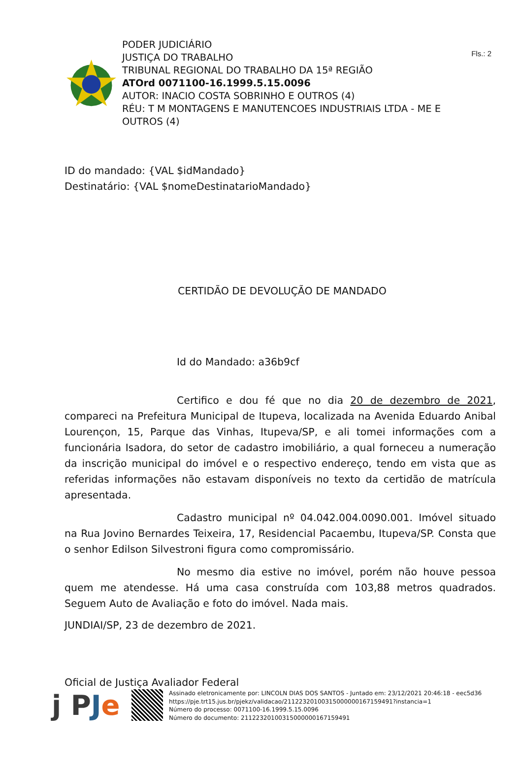Fls.: 2
PODER JUDICIÁRIO
JUSTIÇA DO TRABALHO
TRIBUNAL REGIONAL DO TRABALHO DA 15ª REGIÃO
ATOrd 0071100-16.1999.5.15.0096
AUTOR: INACIO COSTA SOBRINHO E OUTROS (4)
RÉU: T M MONTAGENS E MANUTENCOES INDUSTRIAIS LTDA - ME E OUTROS (4)
ID do mandado: {VAL $idMandado}
Destinatário: {VAL $nomeDestinatarioMandado}
CERTIDÃO DE DEVOLUÇÃO DE MANDADO
Id do Mandado: a36b9cf
Certifico e dou fé que no dia 20 de dezembro de 2021, compareci na Prefeitura Municipal de Itupeva, localizada na Avenida Eduardo Anibal Lourençon, 15, Parque das Vinhas, Itupeva/SP, e ali tomei informações com a funcionária Isadora, do setor de cadastro imobiliário, a qual forneceu a numeração da inscrição municipal do imóvel e o respectivo endereço, tendo em vista que as referidas informações não estavam disponíveis no texto da certidão de matrícula apresentada.
Cadastro municipal nº 04.042.004.0090.001. Imóvel situado na Rua Jovino Bernardes Teixeira, 17, Residencial Pacaembu, Itupeva/SP. Consta que o senhor Edilson Silvestroni figura como compromissário.
No mesmo dia estive no imóvel, porém não houve pessoa quem me atendesse. Há uma casa construída com 103,88 metros quadrados. Seguem Auto de Avaliação e foto do imóvel. Nada mais.
JUNDIAI/SP, 23 de dezembro de 2021.
Oficial de Justiça Avaliador Federal
j PJe
Assinado eletronicamente por: LINCOLN DIAS DOS SANTOS - Juntado em: 23/12/2021 20:46:18 - eec5d36
https://pje.trt15.jus.br/pjekz/validacao/21122320100315000000167159491?instancia=1
Número do processo: 0071100-16.1999.5.15.0096
Número do documento: 21122320100315000000167159491